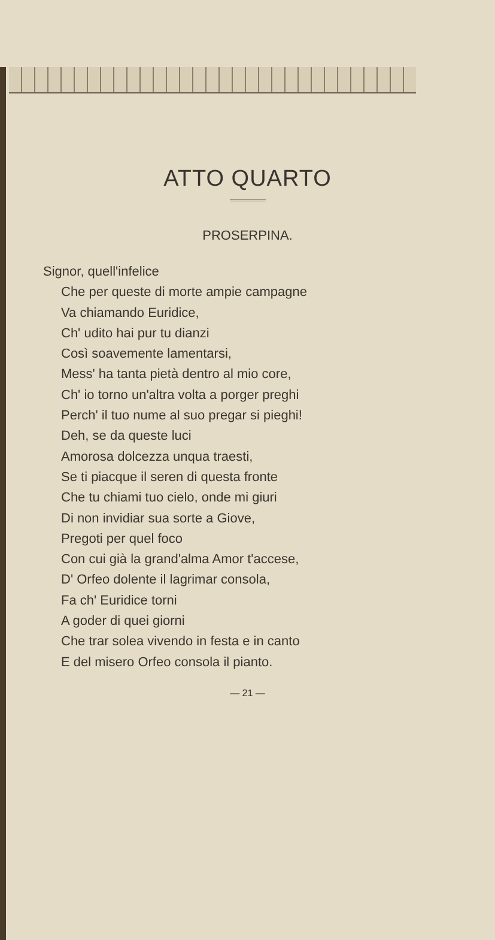ATTO QUARTO
PROSERPINA.
Signor, quell'infelice
Che per queste di morte ampie campagne
Va chiamando Euridice,
Ch' udito hai pur tu dianzi
Così soavemente lamentarsi,
Mess' ha tanta pietà dentro al mio core,
Ch' io torno un'altra volta a porger preghi
Perch' il tuo nume al suo pregar si pieghi!
Deh, se da queste luci
Amorosa dolcezza unqua traesti,
Se ti piacque il seren di questa fronte
Che tu chiami tuo cielo, onde mi giuri
Di non invidiar sua sorte a Giove,
Pregoti per quel foco
Con cui già la grand'alma Amor t'accese,
D' Orfeo dolente il lagrimar consola,
Fa ch' Euridice torni
A goder di quei giorni
Che trar solea vivendo in festa e in canto
E del misero Orfeo consola il pianto.
— 21 —